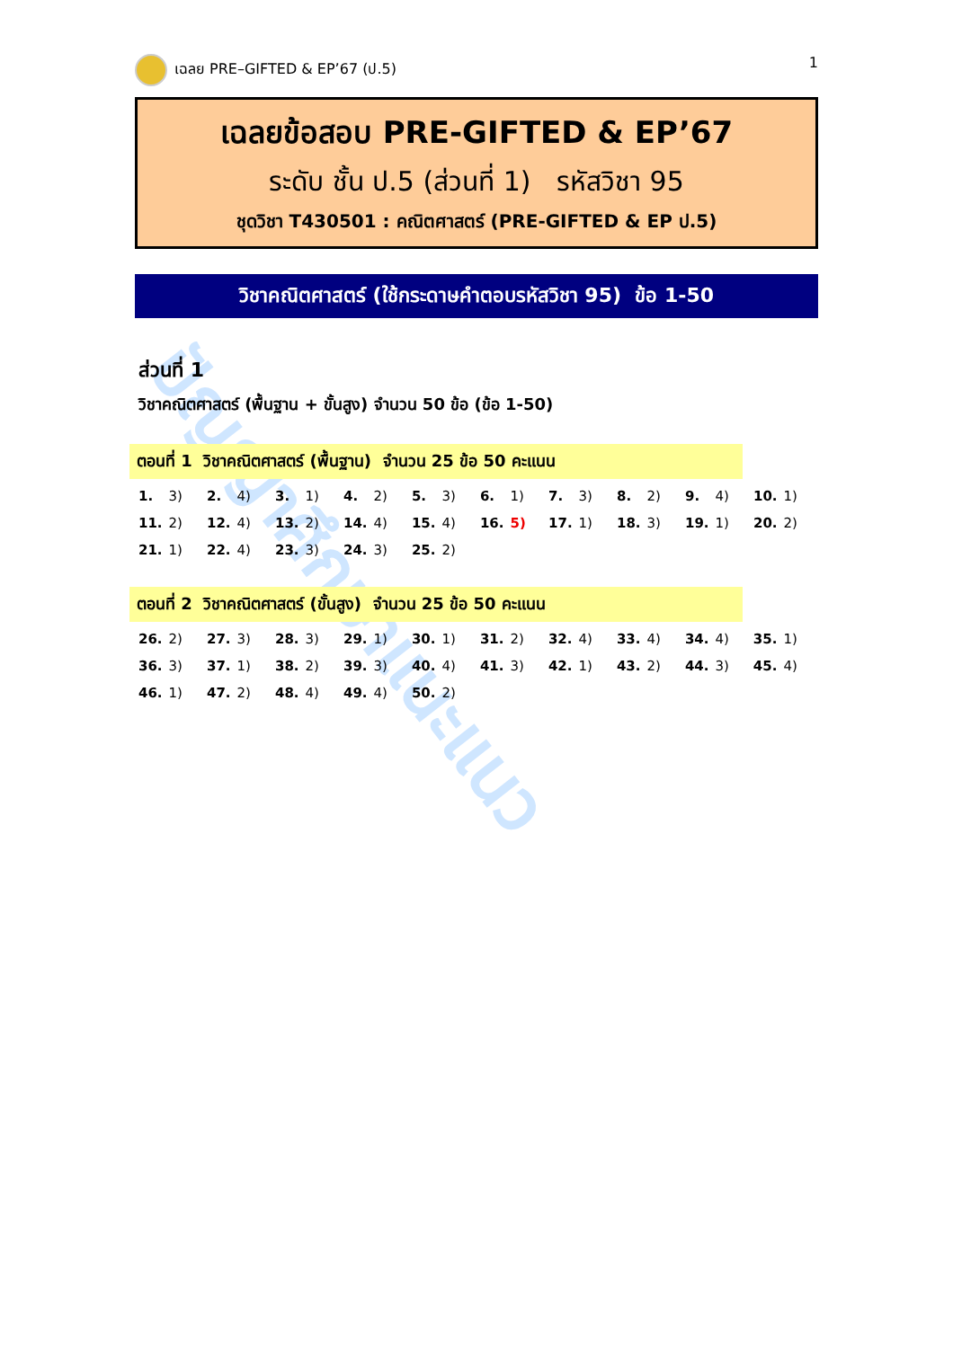ปัญญาศึกษาแนะแนว
เฉลย PRE–GIFTED & EP’67 (ป.5) 1
เฉลยข้อสอบ PRE-GIFTED & EP’67
ระดับ ชั้น ป.5 (ส่วนที่ 1) รหัสวิชา 95
ชุดวิชา T430501 : คณิตศาสตร์ (PRE-GIFTED & EP ป.5)
วิชาคณิตศาสตร์ (ใช้กระดาษคำตอบรหัสวิชา 95) ข้อ 1-50
ส่วนที่ 1
วิชาคณิตศาสตร์ (พื้นฐาน + ขั้นสูง) จำนวน 50 ข้อ (ข้อ 1-50)
ตอนที่ 1 วิชาคณิตศาสตร์ (พื้นฐาน) จำนวน 25 ข้อ 50 คะแนน
| 1. | 3) | 2. | 4) | 3. | 1) | 4. | 2) | 5. | 3) | 6. | 1) | 7. | 3) | 8. | 2) | 9. | 4) | 10. | 1) |
| 11. | 2) | 12. | 4) | 13. | 2) | 14. | 4) | 15. | 4) | 16. | 5) | 17. | 1) | 18. | 3) | 19. | 1) | 20. | 2) |
| 21. | 1) | 22. | 4) | 23. | 3) | 24. | 3) | 25. | 2) | | | | | | | | | | |
ตอนที่ 2 วิชาคณิตศาสตร์ (ขั้นสูง) จำนวน 25 ข้อ 50 คะแนน
| 26. | 2) | 27. | 3) | 28. | 3) | 29. | 1) | 30. | 1) | 31. | 2) | 32. | 4) | 33. | 4) | 34. | 4) | 35. | 1) |
| 36. | 3) | 37. | 1) | 38. | 2) | 39. | 3) | 40. | 4) | 41. | 3) | 42. | 1) | 43. | 2) | 44. | 3) | 45. | 4) |
| 46. | 1) | 47. | 2) | 48. | 4) | 49. | 4) | 50. | 2) | | | | | | | | | | |